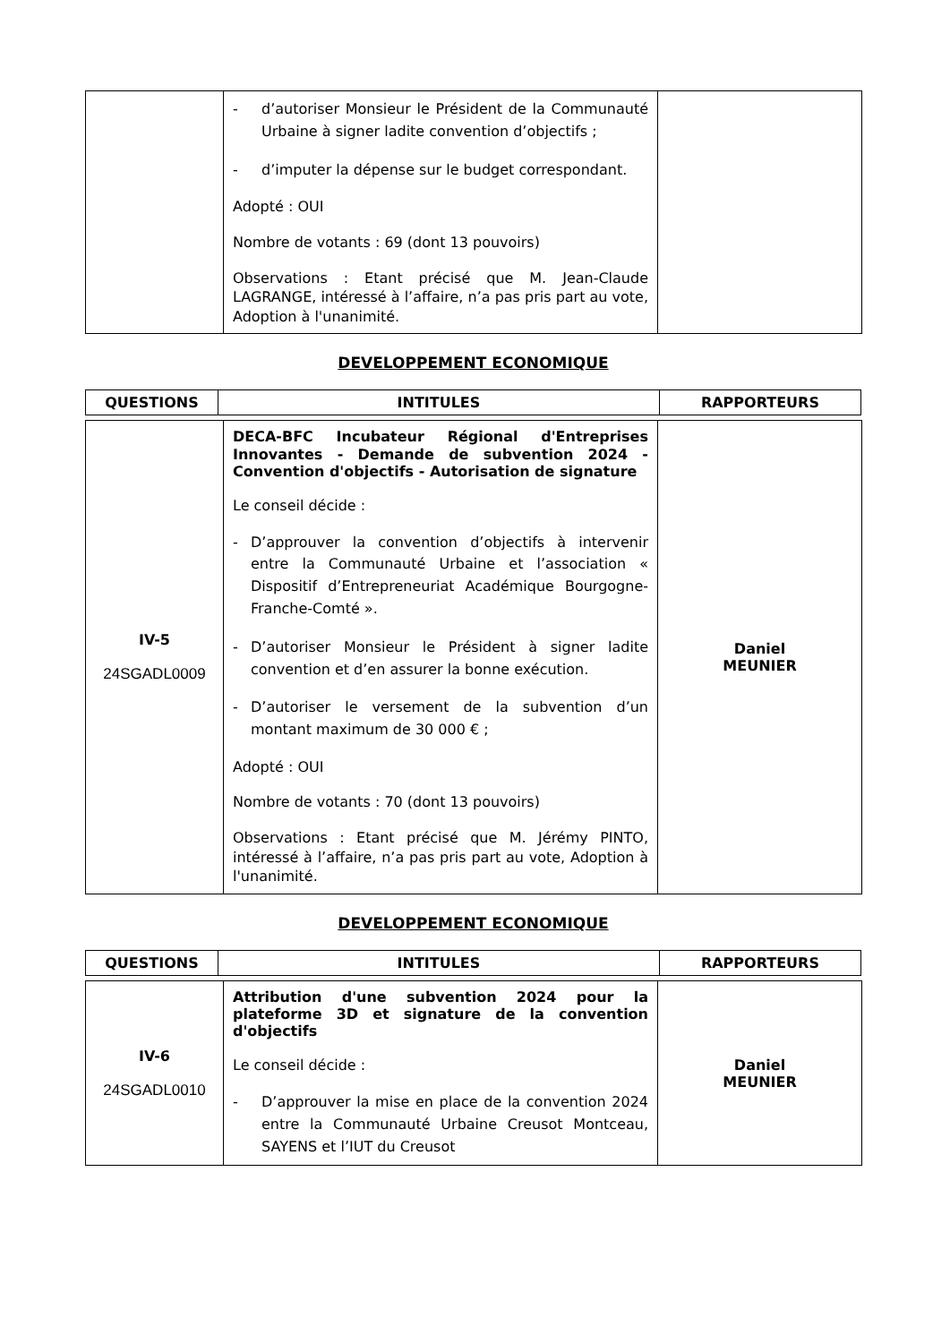| | - d’autoriser Monsieur le Président de la Communauté Urbaine à signer ladite convention d’objectifs ; - d’imputer la dépense sur le budget correspondant. Adopté : OUI Nombre de votants : 69 (dont 13 pouvoirs) Observations : Etant précisé que M. Jean-Claude LAGRANGE, intéressé à l’affaire, n’a pas pris part au vote, Adoption à l'unanimité. | |
DEVELOPPEMENT ECONOMIQUE
| QUESTIONS | INTITULES | RAPPORTEURS |
| --- | --- | --- |
| IV-5 24SGADL0009 | DECA-BFC Incubateur Régional d'Entreprises Innovantes - Demande de subvention 2024 - Convention d'objectifs - Autorisation de signature Le conseil décide : - D’approuver la convention d’objectifs à intervenir entre la Communauté Urbaine et l’association « Dispositif d’Entrepreneuriat Académique Bourgogne-Franche-Comté ». - D’autoriser Monsieur le Président à signer ladite convention et d’en assurer la bonne exécution. - D’autoriser le versement de la subvention d’un montant maximum de 30 000 € ; Adopté : OUI Nombre de votants : 70 (dont 13 pouvoirs) Observations : Etant précisé que M. Jérémy PINTO, intéressé à l’affaire, n’a pas pris part au vote, Adoption à l'unanimité. | Daniel MEUNIER |
DEVELOPPEMENT ECONOMIQUE
| QUESTIONS | INTITULES | RAPPORTEURS |
| --- | --- | --- |
| IV-6 24SGADL0010 | Attribution d'une subvention 2024 pour la plateforme 3D et signature de la convention d'objectifs Le conseil décide : - D’approuver la mise en place de la convention 2024 entre la Communauté Urbaine Creusot Montceau, SAYENS et l’IUT du Creusot | Daniel MEUNIER |